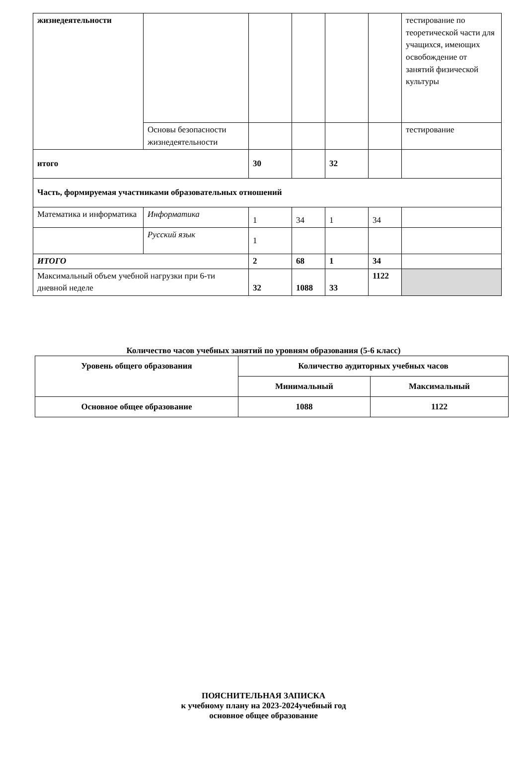| жизнедеятельности | | | | | | тестирование по теоретической части для учащихся, имеющих освобождение от занятий физической культуры |
| | Основы безопасности жизнедеятельности | | | | | тестирование |
| итого | | 30 | | 32 | | |
| Часть, формируемая участниками образовательных отношений | | | | | | |
| Математика и информатика | Информатика | 1 | 34 | 1 | 34 | |
| | Русский язык | 1 | | | | |
| ИТОГО | | 2 | 68 | 1 | 34 | |
| Максимальный объем учебной нагрузки при 6-ти дневной неделе | | 32 | 1088 | 33 | 1122 | |
Количество часов учебных занятий по уровням образования (5-6 класс)
| Уровень общего образования | Количество аудиторных учебных часов | |
| | Минимальный | Максимальный |
| Основное общее образование | 1088 | 1122 |
ПОЯСНИТЕЛЬНАЯ ЗАПИСКА
к учебному плану на 2023-2024учебный год
основное общее образование